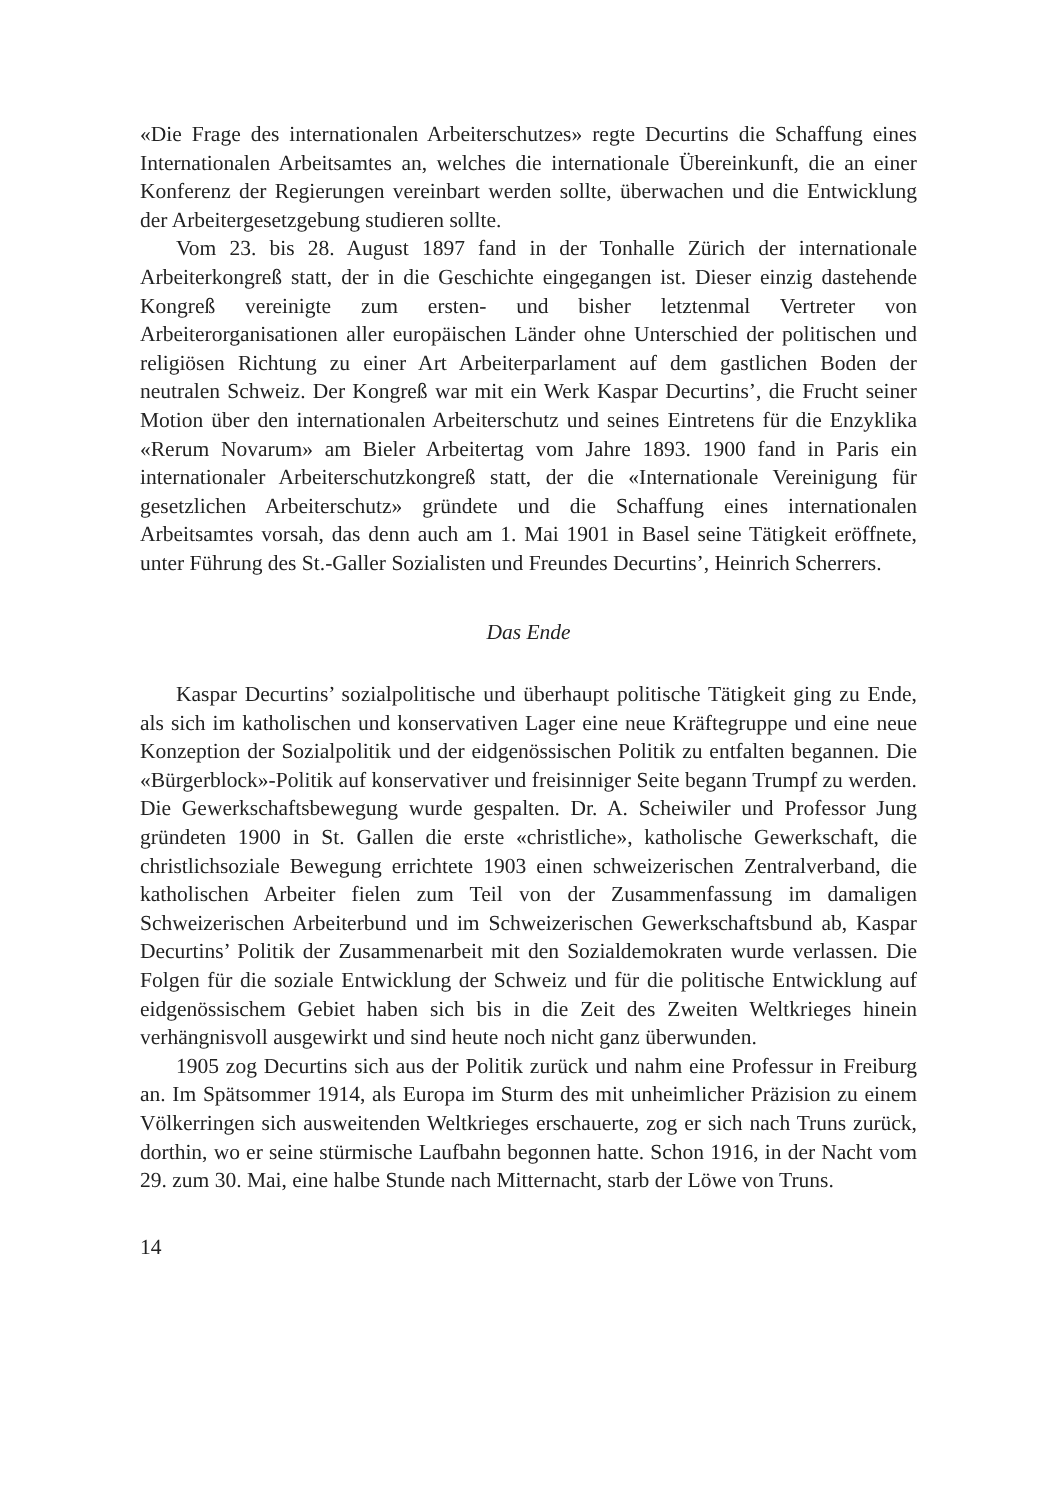«Die Frage des internationalen Arbeiterschutzes» regte Decurtins die Schaffung eines Internationalen Arbeitsamtes an, welches die internationale Übereinkunft, die an einer Konferenz der Regierungen vereinbart werden sollte, überwachen und die Entwicklung der Arbeitergesetzgebung studieren sollte.
Vom 23. bis 28. August 1897 fand in der Tonhalle Zürich der internationale Arbeiterkongreß statt, der in die Geschichte eingegangen ist. Dieser einzig dastehende Kongreß vereinigte zum ersten- und bisher letztenmal Vertreter von Arbeiterorganisationen aller europäischen Länder ohne Unterschied der politischen und religiösen Richtung zu einer Art Arbeiterparlament auf dem gastlichen Boden der neutralen Schweiz. Der Kongreß war mit ein Werk Kaspar Decurtins’, die Frucht seiner Motion über den internationalen Arbeiterschutz und seines Eintretens für die Enzyklika «Rerum Novarum» am Bieler Arbeitertag vom Jahre 1893. 1900 fand in Paris ein internationaler Arbeiterschutzkongreß statt, der die «Internationale Vereinigung für gesetzlichen Arbeiterschutz» gründete und die Schaffung eines internationalen Arbeitsamtes vorsah, das denn auch am 1. Mai 1901 in Basel seine Tätigkeit eröffnete, unter Führung des St.-Galler Sozialisten und Freundes Decurtins’, Heinrich Scherrers.
Das Ende
Kaspar Decurtins’ sozialpolitische und überhaupt politische Tätigkeit ging zu Ende, als sich im katholischen und konservativen Lager eine neue Kräftegruppe und eine neue Konzeption der Sozialpolitik und der eidgenössischen Politik zu entfalten begannen. Die «Bürgerblock»-Politik auf konservativer und freisinniger Seite begann Trumpf zu werden. Die Gewerkschaftsbewegung wurde gespalten. Dr. A. Scheiwiler und Professor Jung gründeten 1900 in St. Gallen die erste «christliche», katholische Gewerkschaft, die christlichsoziale Bewegung errichtete 1903 einen schweizerischen Zentralverband, die katholischen Arbeiter fielen zum Teil von der Zusammenfassung im damaligen Schweizerischen Arbeiterbund und im Schweizerischen Gewerkschaftsbund ab, Kaspar Decurtins’ Politik der Zusammenarbeit mit den Sozialdemokraten wurde verlassen. Die Folgen für die soziale Entwicklung der Schweiz und für die politische Entwicklung auf eidgenössischem Gebiet haben sich bis in die Zeit des Zweiten Weltkrieges hinein verhängnisvoll ausgewirkt und sind heute noch nicht ganz überwunden.
1905 zog Decurtins sich aus der Politik zurück und nahm eine Professur in Freiburg an. Im Spätsommer 1914, als Europa im Sturm des mit unheimlicher Präzision zu einem Völkerringen sich ausweitenden Weltkrieges erschauerte, zog er sich nach Truns zurück, dorthin, wo er seine stürmische Laufbahn begonnen hatte. Schon 1916, in der Nacht vom 29. zum 30. Mai, eine halbe Stunde nach Mitternacht, starb der Löwe von Truns.
14